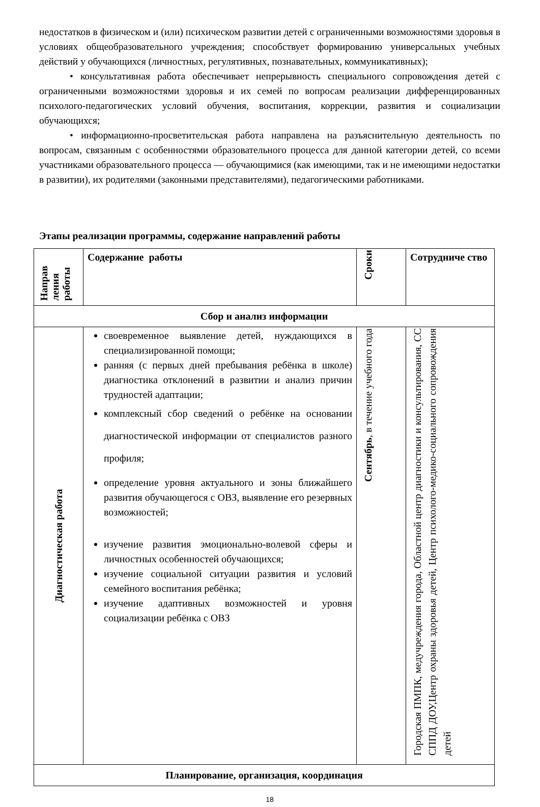недостатков в физическом и (или) психическом развитии детей с ограниченными возможностями здоровья в условиях общеобразовательного учреждения; способствует формированию универсальных учебных действий у обучающихся (личностных, регулятивных, познавательных, коммуникативных);
• консультативная работа обеспечивает непрерывность специального сопровождения детей с ограниченными возможностями здоровья и их семей по вопросам реализации дифференцированных психолого-педагогических условий обучения, воспитания, коррекции, развития и социализации обучающихся;
• информационно-просветительская работа направлена на разъяснительную деятельность по вопросам, связанным с особенностями образовательного процесса для данной категории детей, со всеми участниками образовательного процесса — обучающимися (как имеющими, так и не имеющими недостатки в развитии), их родителями (законными представителями), педагогическими работниками.
Этапы реализации программы, содержание направлений работы
| Направ ления работы | Содержание работы | Сроки | Сотрудниче ство |
| --- | --- | --- | --- |
| Сбор и анализ информации | | | |
| Диагностическая работа | своевременное выявление детей, нуждающихся в специализированной помощи; ранняя (с первых дней пребывания ребёнка в школе) диагностика отклонений в развитии и анализ причин трудностей адаптации; комплексный сбор сведений о ребёнке на основании диагностической информации от специалистов разного профиля; определение уровня актуального и зоны ближайшего развития обучающегося с ОВЗ, выявление его резервных возможностей; изучение развития эмоционально-волевой сферы и личностных особенностей обучающихся; изучение социальной ситуации развития и условий семейного воспитания ребёнка; изучение адаптивных возможностей и уровня социализации ребёнка с ОВЗ | Сентябрь , в течение учебного года | Городская ПМПК, медучреждения города, Областной центр диагностики и консультирования, СС СППД ДОУ,Центр охраны здоровья детей, Центр психолого-медико-социального сопровождения детей |
| Планирование, организация, координация | | | |
18